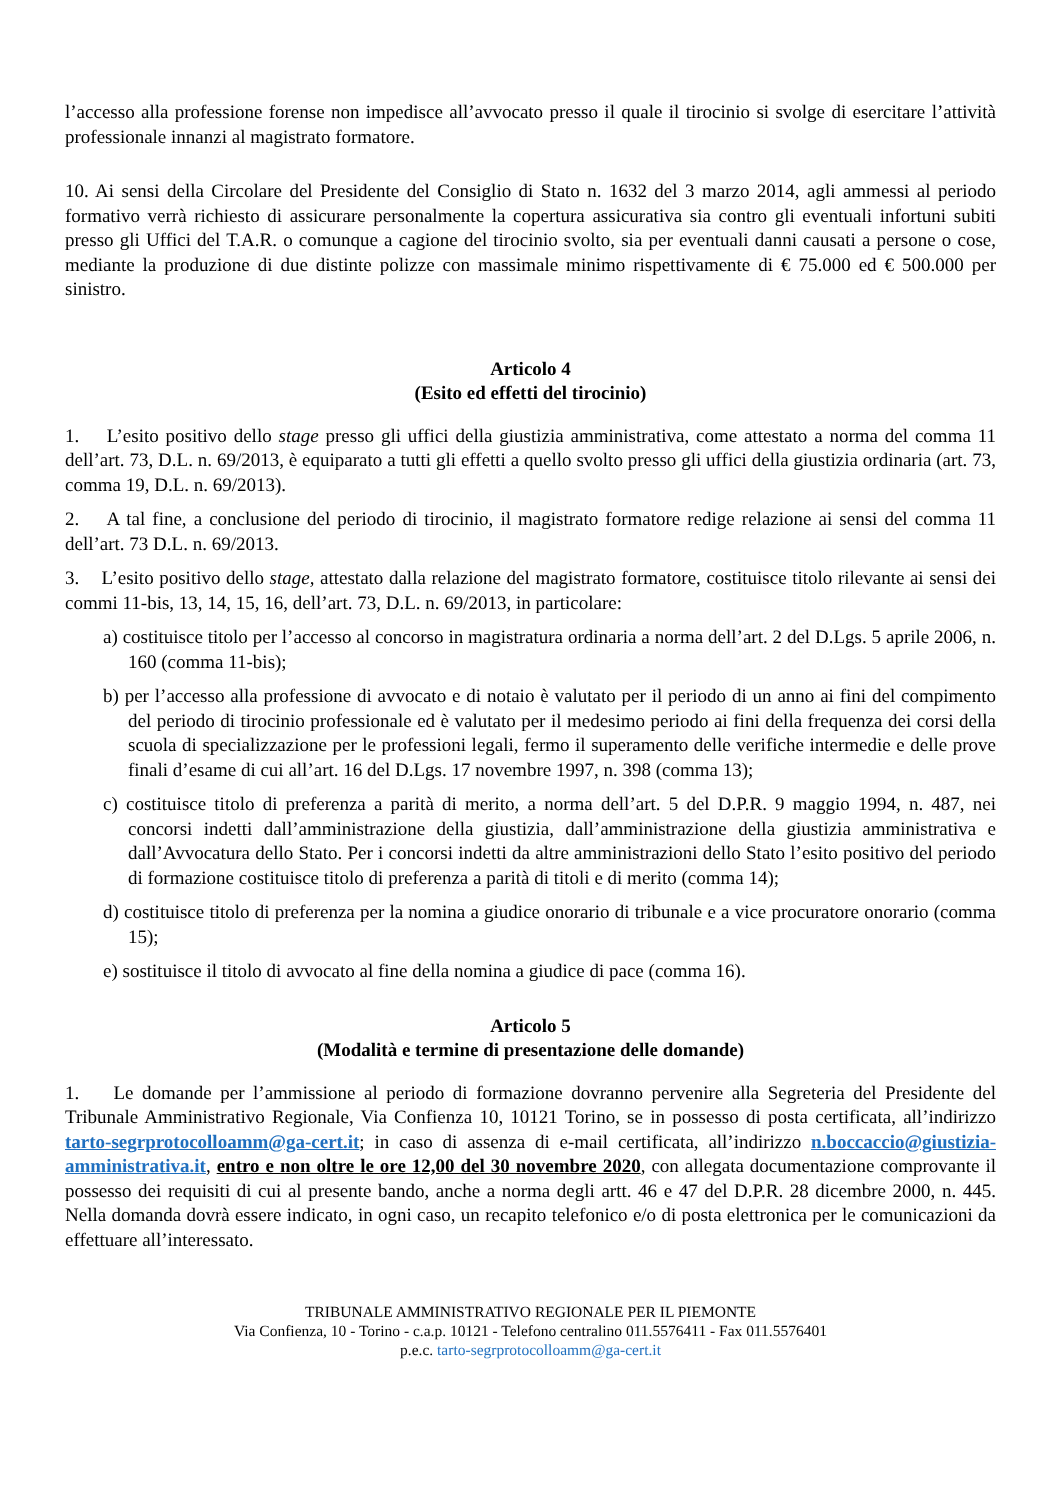l’accesso alla professione forense non impedisce all’avvocato presso il quale il tirocinio si svolge di esercitare l’attività professionale innanzi al magistrato formatore.
10. Ai sensi della Circolare del Presidente del Consiglio di Stato n. 1632 del 3 marzo 2014, agli ammessi al periodo formativo verrà richiesto di assicurare personalmente la copertura assicurativa sia contro gli eventuali infortuni subiti presso gli Uffici del T.A.R. o comunque a cagione del tirocinio svolto, sia per eventuali danni causati a persone o cose, mediante la produzione di due distinte polizze con massimale minimo rispettivamente di € 75.000 ed € 500.000 per sinistro.
Articolo 4
(Esito ed effetti del tirocinio)
1. L’esito positivo dello stage presso gli uffici della giustizia amministrativa, come attestato a norma del comma 11 dell’art. 73, D.L. n. 69/2013, è equiparato a tutti gli effetti a quello svolto presso gli uffici della giustizia ordinaria (art. 73, comma 19, D.L. n. 69/2013).
2. A tal fine, a conclusione del periodo di tirocinio, il magistrato formatore redige relazione ai sensi del comma 11 dell’art. 73 D.L. n. 69/2013.
3. L’esito positivo dello stage, attestato dalla relazione del magistrato formatore, costituisce titolo rilevante ai sensi dei commi 11-bis, 13, 14, 15, 16, dell’art. 73, D.L. n. 69/2013, in particolare:
a) costituisce titolo per l’accesso al concorso in magistratura ordinaria a norma dell’art. 2 del D.Lgs. 5 aprile 2006, n. 160 (comma 11-bis);
b) per l’accesso alla professione di avvocato e di notaio è valutato per il periodo di un anno ai fini del compimento del periodo di tirocinio professionale ed è valutato per il medesimo periodo ai fini della frequenza dei corsi della scuola di specializzazione per le professioni legali, fermo il superamento delle verifiche intermedie e delle prove finali d’esame di cui all’art. 16 del D.Lgs. 17 novembre 1997, n. 398 (comma 13);
c) costituisce titolo di preferenza a parità di merito, a norma dell’art. 5 del D.P.R. 9 maggio 1994, n. 487, nei concorsi indetti dall’amministrazione della giustizia, dall’amministrazione della giustizia amministrativa e dall’Avvocatura dello Stato. Per i concorsi indetti da altre amministrazioni dello Stato l’esito positivo del periodo di formazione costituisce titolo di preferenza a parità di titoli e di merito (comma 14);
d) costituisce titolo di preferenza per la nomina a giudice onorario di tribunale e a vice procuratore onorario (comma 15);
e) sostituisce il titolo di avvocato al fine della nomina a giudice di pace (comma 16).
Articolo 5
(Modalità e termine di presentazione delle domande)
1. Le domande per l’ammissione al periodo di formazione dovranno pervenire alla Segreteria del Presidente del Tribunale Amministrativo Regionale, Via Confienza 10, 10121 Torino, se in possesso di posta certificata, all’indirizzo tarto-segrprotocolloamm@ga-cert.it; in caso di assenza di e-mail certificata, all’indirizzo n.boccaccio@giustizia-amministrativa.it, entro e non oltre le ore 12,00 del 30 novembre 2020, con allegata documentazione comprovante il possesso dei requisiti di cui al presente bando, anche a norma degli artt. 46 e 47 del D.P.R. 28 dicembre 2000, n. 445. Nella domanda dovrà essere indicato, in ogni caso, un recapito telefonico e/o di posta elettronica per le comunicazioni da effettuare all’interessato.
TRIBUNALE AMMINISTRATIVO REGIONALE PER IL PIEMONTE
Via Confienza, 10 - Torino - c.a.p. 10121 - Telefono centralino 011.5576411 - Fax 011.5576401
p.e.c. tarto-segrprotocolloamm@ga-cert.it